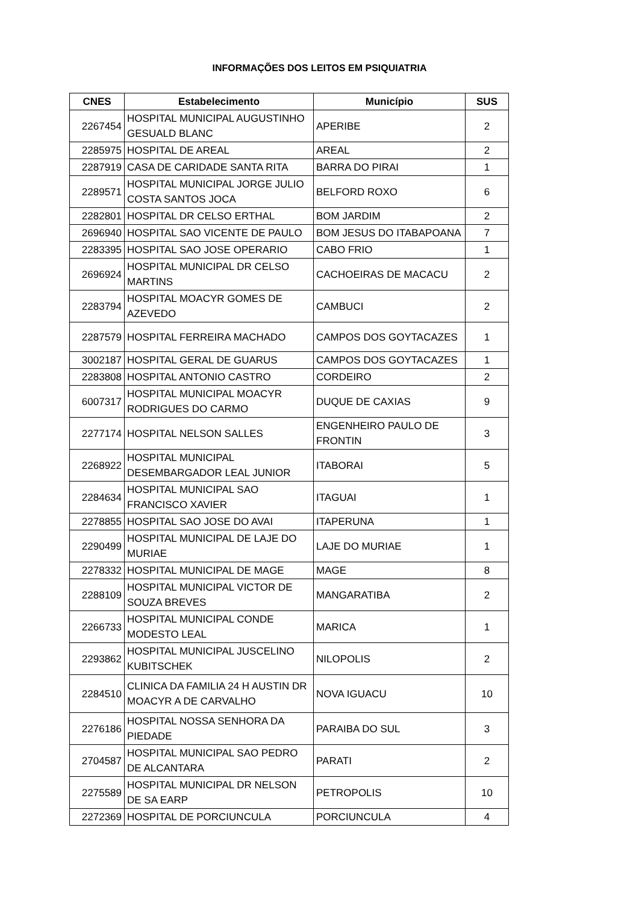INFORMAÇÕES DOS LEITOS EM PSIQUIATRIA
| CNES | Estabelecimento | Município | SUS |
| --- | --- | --- | --- |
| 2267454 | HOSPITAL MUNICIPAL AUGUSTINHO GESUALD BLANC | APERIBE | 2 |
| 2285975 | HOSPITAL DE AREAL | AREAL | 2 |
| 2287919 | CASA DE CARIDADE SANTA RITA | BARRA DO PIRAI | 1 |
| 2289571 | HOSPITAL MUNICIPAL JORGE JULIO COSTA SANTOS JOCA | BELFORD ROXO | 6 |
| 2282801 | HOSPITAL DR CELSO ERTHAL | BOM JARDIM | 2 |
| 2696940 | HOSPITAL SAO VICENTE DE PAULO | BOM JESUS DO ITABAPOANA | 7 |
| 2283395 | HOSPITAL SAO JOSE OPERARIO | CABO FRIO | 1 |
| 2696924 | HOSPITAL MUNICIPAL DR CELSO MARTINS | CACHOEIRAS DE MACACU | 2 |
| 2283794 | HOSPITAL MOACYR GOMES DE AZEVEDO | CAMBUCI | 2 |
| 2287579 | HOSPITAL FERREIRA MACHADO | CAMPOS DOS GOYTACAZES | 1 |
| 3002187 | HOSPITAL GERAL DE GUARUS | CAMPOS DOS GOYTACAZES | 1 |
| 2283808 | HOSPITAL ANTONIO CASTRO | CORDEIRO | 2 |
| 6007317 | HOSPITAL MUNICIPAL MOACYR RODRIGUES DO CARMO | DUQUE DE CAXIAS | 9 |
| 2277174 | HOSPITAL NELSON SALLES | ENGENHEIRO PAULO DE FRONTIN | 3 |
| 2268922 | HOSPITAL MUNICIPAL DESEMBARGADOR LEAL JUNIOR | ITABORAI | 5 |
| 2284634 | HOSPITAL MUNICIPAL SAO FRANCISCO XAVIER | ITAGUAI | 1 |
| 2278855 | HOSPITAL SAO JOSE DO AVAI | ITAPERUNA | 1 |
| 2290499 | HOSPITAL MUNICIPAL DE LAJE DO MURIAE | LAJE DO MURIAE | 1 |
| 2278332 | HOSPITAL MUNICIPAL DE MAGE | MAGE | 8 |
| 2288109 | HOSPITAL MUNICIPAL VICTOR DE SOUZA BREVES | MANGARATIBA | 2 |
| 2266733 | HOSPITAL MUNICIPAL CONDE MODESTO LEAL | MARICA | 1 |
| 2293862 | HOSPITAL MUNICIPAL JUSCELINO KUBITSCHEK | NILOPOLIS | 2 |
| 2284510 | CLINICA DA FAMILIA 24 H AUSTIN DR MOACYR A DE CARVALHO | NOVA IGUACU | 10 |
| 2276186 | HOSPITAL NOSSA SENHORA DA PIEDADE | PARAIBA DO SUL | 3 |
| 2704587 | HOSPITAL MUNICIPAL SAO PEDRO DE ALCANTARA | PARATI | 2 |
| 2275589 | HOSPITAL MUNICIPAL DR NELSON DE SA EARP | PETROPOLIS | 10 |
| 2272369 | HOSPITAL DE PORCIUNCULA | PORCIUNCULA | 4 |